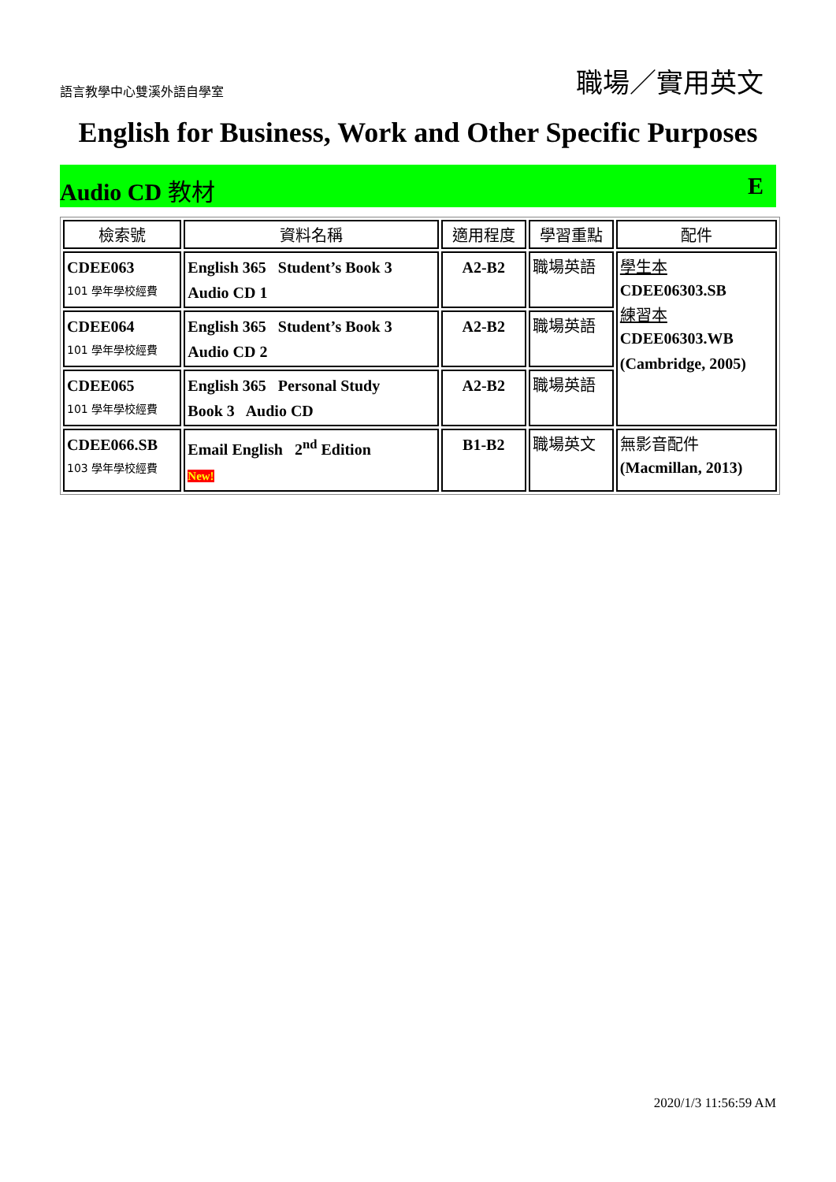語言教學中心雙溪外語自學室 職場／實用英文
English for Business, Work and Other Specific Purposes
Audio CD 教材 E
| 檢索號 | 資料名稱 | 適用程度 | 學習重點 | 配件 |
| --- | --- | --- | --- | --- |
| CDEE063 101 學年學校經費 | English 365 Student’s Book 3 Audio CD 1 | A2-B2 | 職場英語 | 學生本 CDEE06303.SB 練習本 CDEE06303.WB (Cambridge, 2005) |
| CDEE064 101 學年學校經費 | English 365 Student’s Book 3 Audio CD 2 | A2-B2 | 職場英語 | |
| CDEE065 101 學年學校經費 | English 365 Personal Study Book 3 Audio CD | A2-B2 | 職場英語 | |
| CDEE066.SB 103 學年學校經費 | Email English 2<sup>nd</sup> Edition New! | B1-B2 | 職場英文 | 無影音配件 (Macmillan, 2013) |
2020/1/3 11:56:59 AM